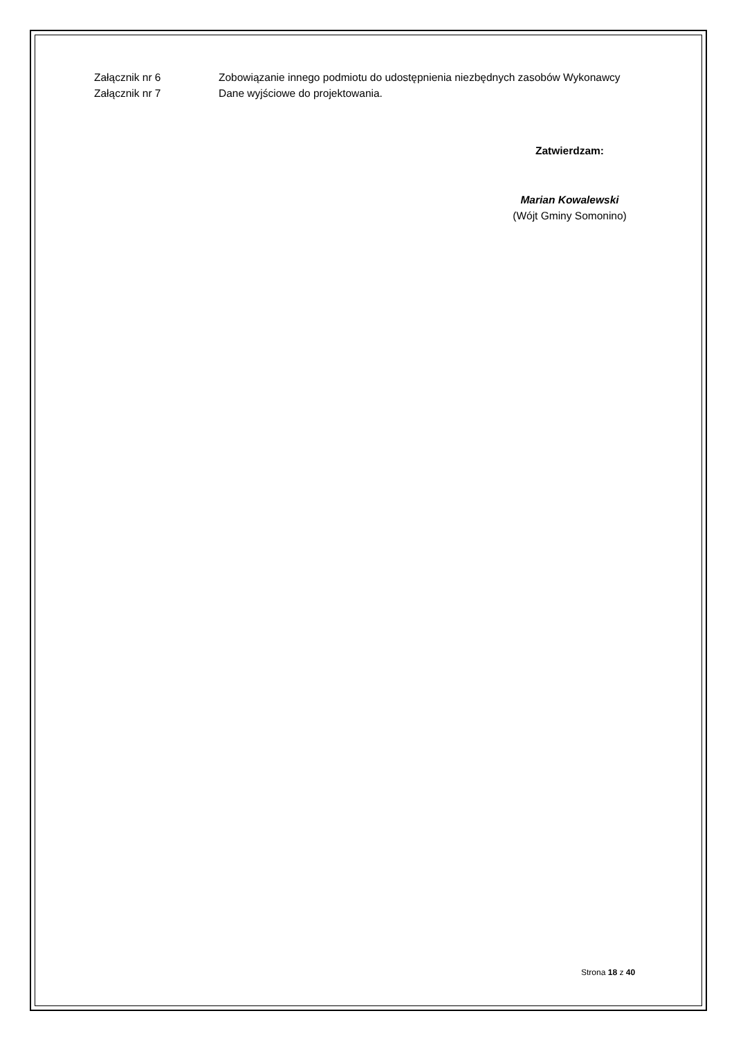Załącznik nr 6 Zobowiązanie innego podmiotu do udostępnienia niezbędnych zasobów Wykonawcy
Załącznik nr 7 Dane wyjściowe do projektowania.
Zatwierdzam:
Marian Kowalewski
(Wójt Gminy Somonino)
Strona 18 z 40